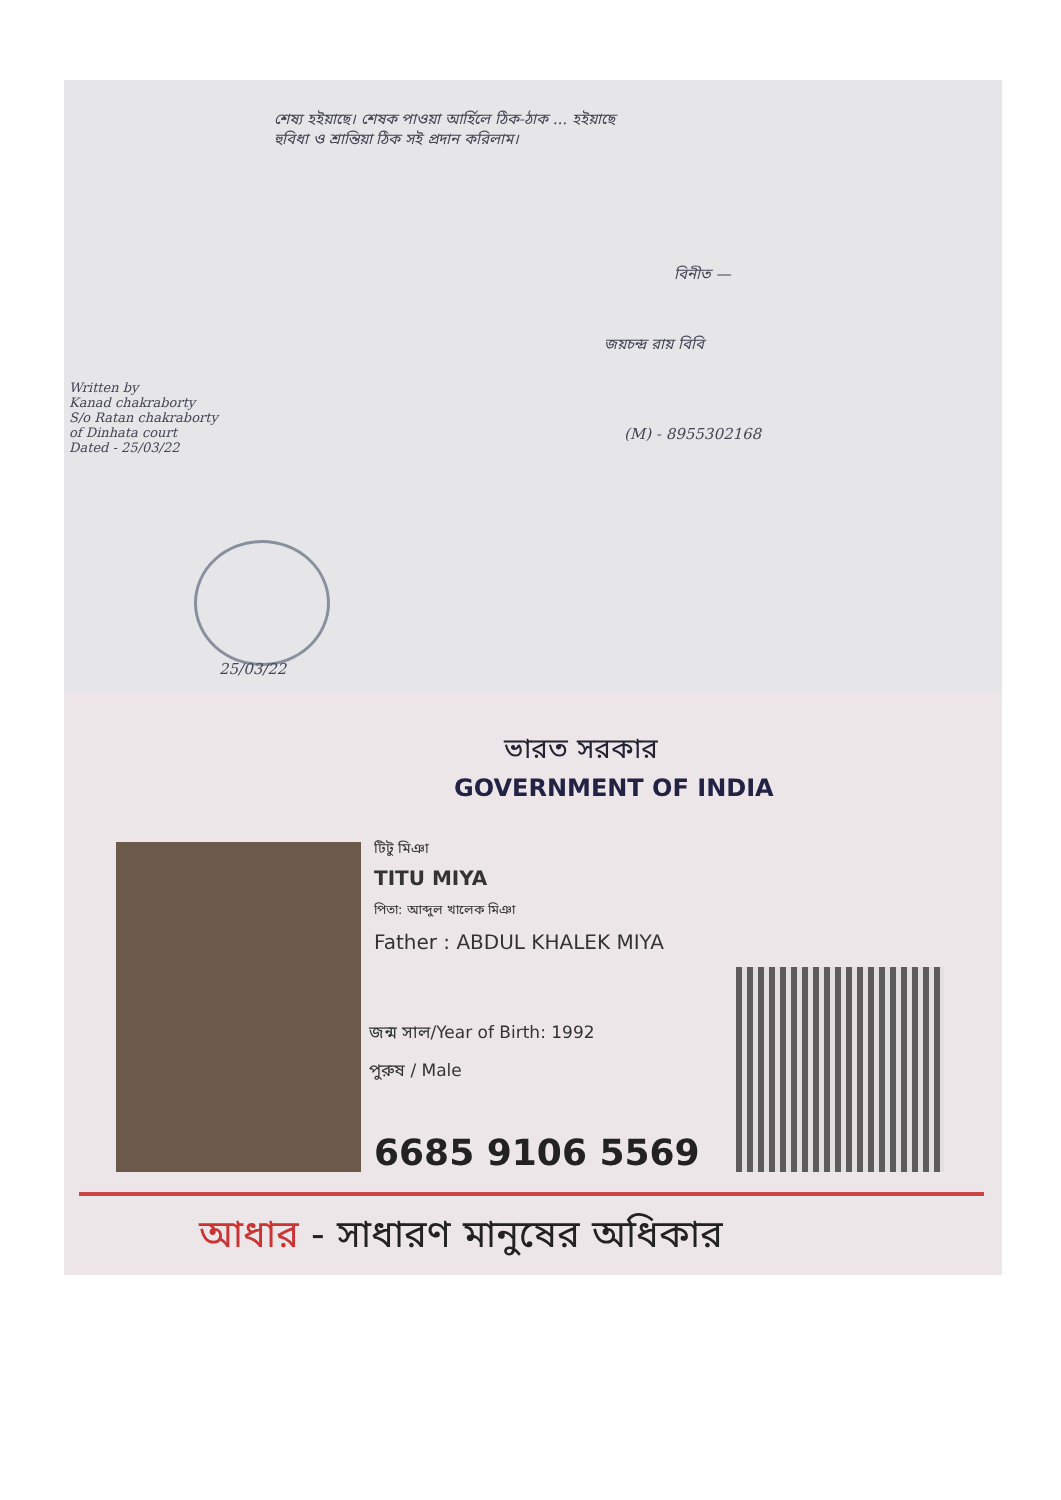শেষ্য হইয়াছে। শেষক পাওয়া আৰ্হিলে ঠিক-ঠাক ... হইয়াছে
হুবিধা ও শ্রান্তিয়া ঠিক সই প্রদান করিলাম।
বিনীত —
জয়চন্দ্র রায় বিবি
(M) - 8955302168
Written by
Kanad chakraborty
S/o Ratan chakraborty
of Dinhata court
Dated - 25/03/22
25/03/22
ভারত সরকার
GOVERNMENT OF INDIA
টিটু মিঞা
TITU MIYA
পিতা: আব্দুল খালেক মিঞা
Father : ABDUL KHALEK MIYA
জন্ম সাল/Year of Birth: 1992
পুরুষ / Male
6685 9106 5569
আধার - সাধারণ মানুষের অধিকার